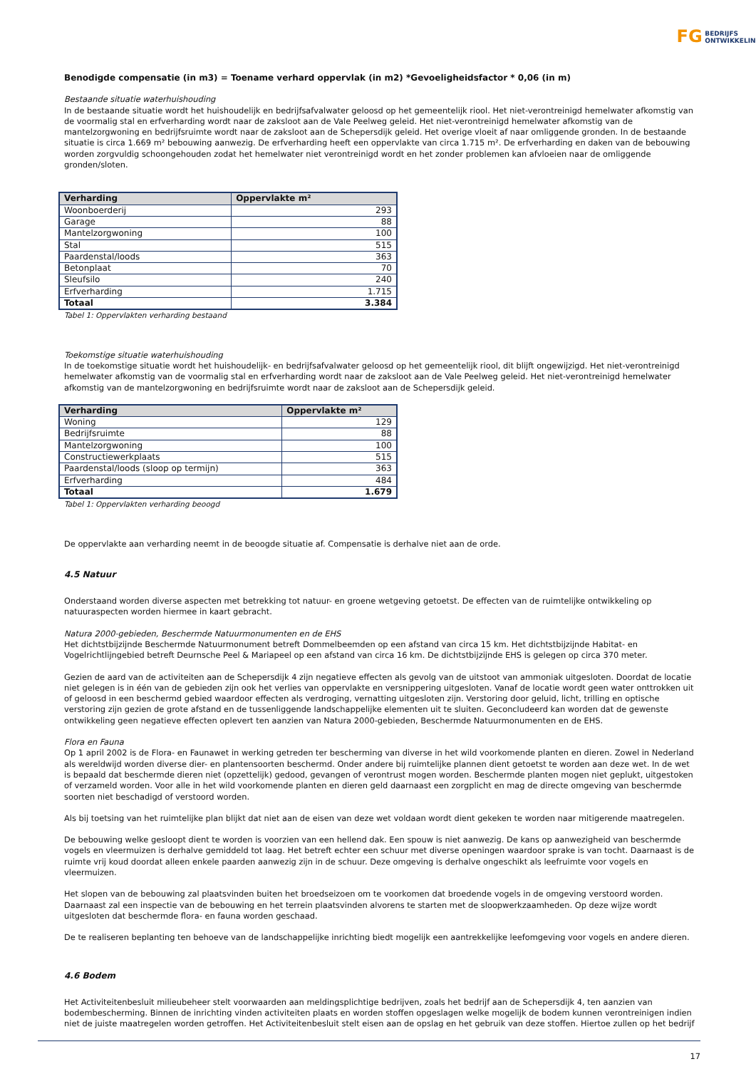FG BEDRIJFS
ONTWIKKELING
Benodigde compensatie (in m3) = Toename verhard oppervlak (in m2) *Gevoeligheidsfactor * 0,06 (in m)
Bestaande situatie waterhuishouding
In de bestaande situatie wordt het huishoudelijk en bedrijfsafvalwater geloosd op het gemeentelijk riool. Het niet-verontreinigd hemelwater afkomstig van de voormalig stal en erfverharding wordt naar de zaksloot aan de Vale Peelweg geleid. Het niet-verontreinigd hemelwater afkomstig van de mantelzorgwoning en bedrijfsruimte wordt naar de zaksloot aan de Schepersdijk geleid. Het overige vloeit af naar omliggende gronden. In de bestaande situatie is circa 1.669 m² bebouwing aanwezig. De erfverharding heeft een oppervlakte van circa 1.715 m². De erfverharding en daken van de bebouwing worden zorgvuldig schoongehouden zodat het hemelwater niet verontreinigd wordt en het zonder problemen kan afvloeien naar de omliggende gronden/sloten.
| Verharding | Oppervlakte m² |
| --- | --- |
| Woonboerderij | 293 |
| Garage | 88 |
| Mantelzorgwoning | 100 |
| Stal | 515 |
| Paardenstal/loods | 363 |
| Betonplaat | 70 |
| Sleufsilo | 240 |
| Erfverharding | 1.715 |
| Totaal | 3.384 |
Tabel 1: Oppervlakten verharding bestaand
Toekomstige situatie waterhuishouding
In de toekomstige situatie wordt het huishoudelijk- en bedrijfsafvalwater geloosd op het gemeentelijk riool, dit blijft ongewijzigd. Het niet-verontreinigd hemelwater afkomstig van de voormalig stal en erfverharding wordt naar de zaksloot aan de Vale Peelweg geleid. Het niet-verontreinigd hemelwater afkomstig van de mantelzorgwoning en bedrijfsruimte wordt naar de zaksloot aan de Schepersdijk geleid.
| Verharding | Oppervlakte m² |
| --- | --- |
| Woning | 129 |
| Bedrijfsruimte | 88 |
| Mantelzorgwoning | 100 |
| Constructiewerkplaats | 515 |
| Paardenstal/loods (sloop op termijn) | 363 |
| Erfverharding | 484 |
| Totaal | 1.679 |
Tabel 1: Oppervlakten verharding beoogd
De oppervlakte aan verharding neemt in de beoogde situatie af. Compensatie is derhalve niet aan de orde.
4.5 Natuur
Onderstaand worden diverse aspecten met betrekking tot natuur- en groene wetgeving getoetst. De effecten van de ruimtelijke ontwikkeling op natuuraspecten worden hiermee in kaart gebracht.
Natura 2000-gebieden, Beschermde Natuurmonumenten en de EHS
Het dichtstbijzijnde Beschermde Natuurmonument betreft Dommelbeemden op een afstand van circa 15 km. Het dichtstbijzijnde Habitat- en Vogelrichtlijngebied betreft Deurnsche Peel & Mariapeel op een afstand van circa 16 km. De dichtstbijzijnde EHS is gelegen op circa 370 meter.
Gezien de aard van de activiteiten aan de Schepersdijk 4 zijn negatieve effecten als gevolg van de uitstoot van ammoniak uitgesloten. Doordat de locatie niet gelegen is in één van de gebieden zijn ook het verlies van oppervlakte en versnippering uitgesloten. Vanaf de locatie wordt geen water onttrokken uit of geloosd in een beschermd gebied waardoor effecten als verdroging, vernatting uitgesloten zijn. Verstoring door geluid, licht, trilling en optische verstoring zijn gezien de grote afstand en de tussenliggende landschappelijke elementen uit te sluiten. Geconcludeerd kan worden dat de gewenste ontwikkeling geen negatieve effecten oplevert ten aanzien van Natura 2000-gebieden, Beschermde Natuurmonumenten en de EHS.
Flora en Fauna
Op 1 april 2002 is de Flora- en Faunawet in werking getreden ter bescherming van diverse in het wild voorkomende planten en dieren. Zowel in Nederland als wereldwijd worden diverse dier- en plantensoorten beschermd. Onder andere bij ruimtelijke plannen dient getoetst te worden aan deze wet. In de wet is bepaald dat beschermde dieren niet (opzettelijk) gedood, gevangen of verontrust mogen worden. Beschermde planten mogen niet geplukt, uitgestoken of verzameld worden. Voor alle in het wild voorkomende planten en dieren geld daarnaast een zorgplicht en mag de directe omgeving van beschermde soorten niet beschadigd of verstoord worden.
Als bij toetsing van het ruimtelijke plan blijkt dat niet aan de eisen van deze wet voldaan wordt dient gekeken te worden naar mitigerende maatregelen.
De bebouwing welke gesloopt dient te worden is voorzien van een hellend dak. Een spouw is niet aanwezig. De kans op aanwezigheid van beschermde vogels en vleermuizen is derhalve gemiddeld tot laag. Het betreft echter een schuur met diverse openingen waardoor sprake is van tocht. Daarnaast is de ruimte vrij koud doordat alleen enkele paarden aanwezig zijn in de schuur. Deze omgeving is derhalve ongeschikt als leefruimte voor vogels en vleermuizen.
Het slopen van de bebouwing zal plaatsvinden buiten het broedseizoen om te voorkomen dat broedende vogels in de omgeving verstoord worden. Daarnaast zal een inspectie van de bebouwing en het terrein plaatsvinden alvorens te starten met de sloopwerkzaamheden. Op deze wijze wordt uitgesloten dat beschermde flora- en fauna worden geschaad.
De te realiseren beplanting ten behoeve van de landschappelijke inrichting biedt mogelijk een aantrekkelijke leefomgeving voor vogels en andere dieren.
4.6 Bodem
Het Activiteitenbesluit milieubeheer stelt voorwaarden aan meldingsplichtige bedrijven, zoals het bedrijf aan de Schepersdijk 4, ten aanzien van bodembescherming. Binnen de inrichting vinden activiteiten plaats en worden stoffen opgeslagen welke mogelijk de bodem kunnen verontreinigen indien niet de juiste maatregelen worden getroffen. Het Activiteitenbesluit stelt eisen aan de opslag en het gebruik van deze stoffen. Hiertoe zullen op het bedrijf
17